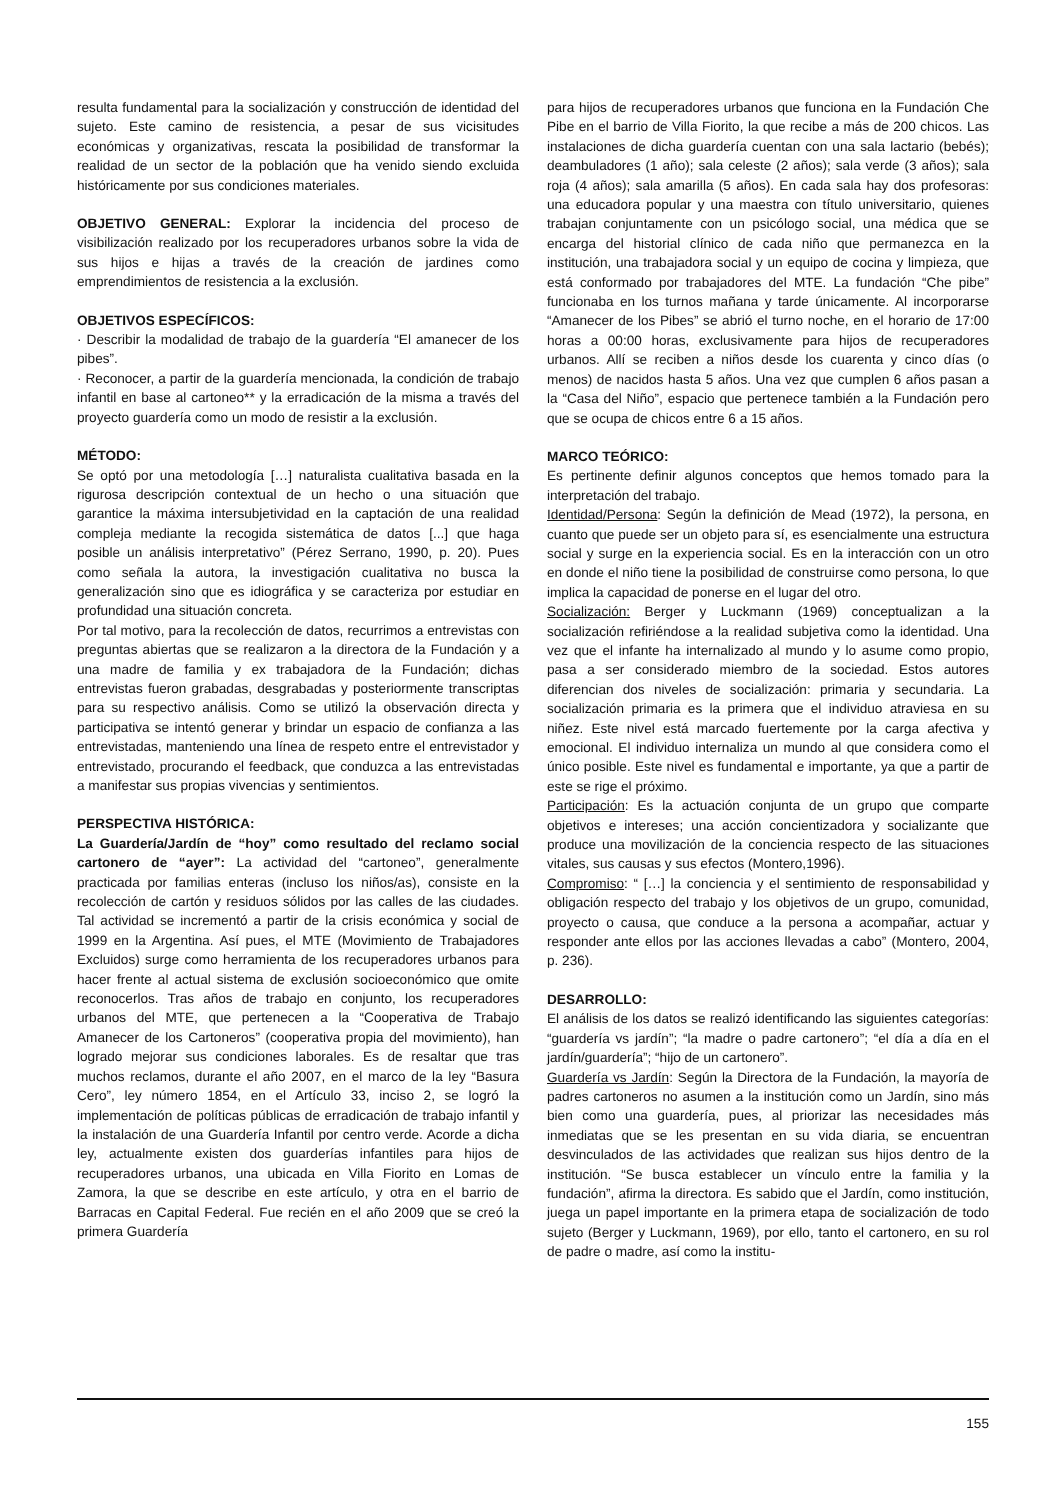resulta fundamental para la socialización y construcción de identidad del sujeto. Este camino de resistencia, a pesar de sus vicisitudes económicas y organizativas, rescata la posibilidad de transformar la realidad de un sector de la población que ha venido siendo excluida históricamente por sus condiciones materiales.
OBJETIVO GENERAL: Explorar la incidencia del proceso de visibilización realizado por los recuperadores urbanos sobre la vida de sus hijos e hijas a través de la creación de jardines como emprendimientos de resistencia a la exclusión.
OBJETIVOS ESPECÍFICOS:
· Describir la modalidad de trabajo de la guardería “El amanecer de los pibes”.
· Reconocer, a partir de la guardería mencionada, la condición de trabajo infantil en base al cartoneo** y la erradicación de la misma a través del proyecto guardería como un modo de resistir a la exclusión.
MÉTODO:
Se optó por una metodología […] naturalista cualitativa basada en la rigurosa descripción contextual de un hecho o una situación que garantice la máxima intersubjetividad en la captación de una realidad compleja mediante la recogida sistemática de datos [...] que haga posible un análisis interpretativo” (Pérez Serrano, 1990, p. 20). Pues como señala la autora, la investigación cualitativa no busca la generalización sino que es idiográfica y se caracteriza por estudiar en profundidad una situación concreta.
Por tal motivo, para la recolección de datos, recurrimos a entrevistas con preguntas abiertas que se realizaron a la directora de la Fundación y a una madre de familia y ex trabajadora de la Fundación; dichas entrevistas fueron grabadas, desgrabadas y posteriormente transcriptas para su respectivo análisis. Como se utilizó la observación directa y participativa se intentó generar y brindar un espacio de confianza a las entrevistadas, manteniendo una línea de respeto entre el entrevistador y entrevistado, procurando el feedback, que conduzca a las entrevistadas a manifestar sus propias vivencias y sentimientos.
PERSPECTIVA HISTÓRICA:
La Guardería/Jardín de “hoy” como resultado del reclamo social cartonero de “ayer”: La actividad del “cartoneo”, generalmente practicada por familias enteras (incluso los niños/as), consiste en la recolección de cartón y residuos sólidos por las calles de las ciudades. Tal actividad se incrementó a partir de la crisis económica y social de 1999 en la Argentina. Así pues, el MTE (Movimiento de Trabajadores Excluidos) surge como herramienta de los recuperadores urbanos para hacer frente al actual sistema de exclusión socioeconómico que omite reconocerlos. Tras años de trabajo en conjunto, los recuperadores urbanos del MTE, que pertenecen a la “Cooperativa de Trabajo Amanecer de los Cartoneros” (cooperativa propia del movimiento), han logrado mejorar sus condiciones laborales. Es de resaltar que tras muchos reclamos, durante el año 2007, en el marco de la ley “Basura Cero”, ley número 1854, en el Artículo 33, inciso 2, se logró la implementación de políticas públicas de erradicación de trabajo infantil y la instalación de una Guardería Infantil por centro verde. Acorde a dicha ley, actualmente existen dos guarderías infantiles para hijos de recuperadores urbanos, una ubicada en Villa Fiorito en Lomas de Zamora, la que se describe en este artículo, y otra en el barrio de Barracas en Capital Federal. Fue recién en el año 2009 que se creó la primera Guardería
para hijos de recuperadores urbanos que funciona en la Fundación Che Pibe en el barrio de Villa Fiorito, la que recibe a más de 200 chicos. Las instalaciones de dicha guardería cuentan con una sala lactario (bebés); deambuladores (1 año); sala celeste (2 años); sala verde (3 años); sala roja (4 años); sala amarilla (5 años). En cada sala hay dos profesoras: una educadora popular y una maestra con título universitario, quienes trabajan conjuntamente con un psicólogo social, una médica que se encarga del historial clínico de cada niño que permanezca en la institución, una trabajadora social y un equipo de cocina y limpieza, que está conformado por trabajadores del MTE. La fundación “Che pibe” funcionaba en los turnos mañana y tarde únicamente. Al incorporarse “Amanecer de los Pibes” se abrió el turno noche, en el horario de 17:00 horas a 00:00 horas, exclusivamente para hijos de recuperadores urbanos. Allí se reciben a niños desde los cuarenta y cinco días (o menos) de nacidos hasta 5 años. Una vez que cumplen 6 años pasan a la “Casa del Niño”, espacio que pertenece también a la Fundación pero que se ocupa de chicos entre 6 a 15 años.
MARCO TEÓRICO:
Es pertinente definir algunos conceptos que hemos tomado para la interpretación del trabajo.
Identidad/Persona: Según la definición de Mead (1972), la persona, en cuanto que puede ser un objeto para sí, es esencialmente una estructura social y surge en la experiencia social. Es en la interacción con un otro en donde el niño tiene la posibilidad de construirse como persona, lo que implica la capacidad de ponerse en el lugar del otro.
Socialización: Berger y Luckmann (1969) conceptualizan a la socialización refiriéndose a la realidad subjetiva como la identidad. Una vez que el infante ha internalizado al mundo y lo asume como propio, pasa a ser considerado miembro de la sociedad. Estos autores diferencian dos niveles de socialización: primaria y secundaria. La socialización primaria es la primera que el individuo atraviesa en su niñez. Este nivel está marcado fuertemente por la carga afectiva y emocional. El individuo internaliza un mundo al que considera como el único posible. Este nivel es fundamental e importante, ya que a partir de este se rige el próximo.
Participación: Es la actuación conjunta de un grupo que comparte objetivos e intereses; una acción concientizadora y socializante que produce una movilización de la conciencia respecto de las situaciones vitales, sus causas y sus efectos (Montero,1996).
Compromiso: “ […] la conciencia y el sentimiento de responsabilidad y obligación respecto del trabajo y los objetivos de un grupo, comunidad, proyecto o causa, que conduce a la persona a acompañar, actuar y responder ante ellos por las acciones llevadas a cabo” (Montero, 2004, p. 236).
DESARROLLO:
El análisis de los datos se realizó identificando las siguientes categorías: “guardería vs jardín”; “la madre o padre cartonero”; “el día a día en el jardín/guardería”; “hijo de un cartonero”.
Guardería vs Jardín: Según la Directora de la Fundación, la mayoría de padres cartoneros no asumen a la institución como un Jardín, sino más bien como una guardería, pues, al priorizar las necesidades más inmediatas que se les presentan en su vida diaria, se encuentran desvinculados de las actividades que realizan sus hijos dentro de la institución. “Se busca establecer un vínculo entre la familia y la fundación”, afirma la directora. Es sabido que el Jardín, como institución, juega un papel importante en la primera etapa de socialización de todo sujeto (Berger y Luckmann, 1969), por ello, tanto el cartonero, en su rol de padre o madre, así como la institu-
155